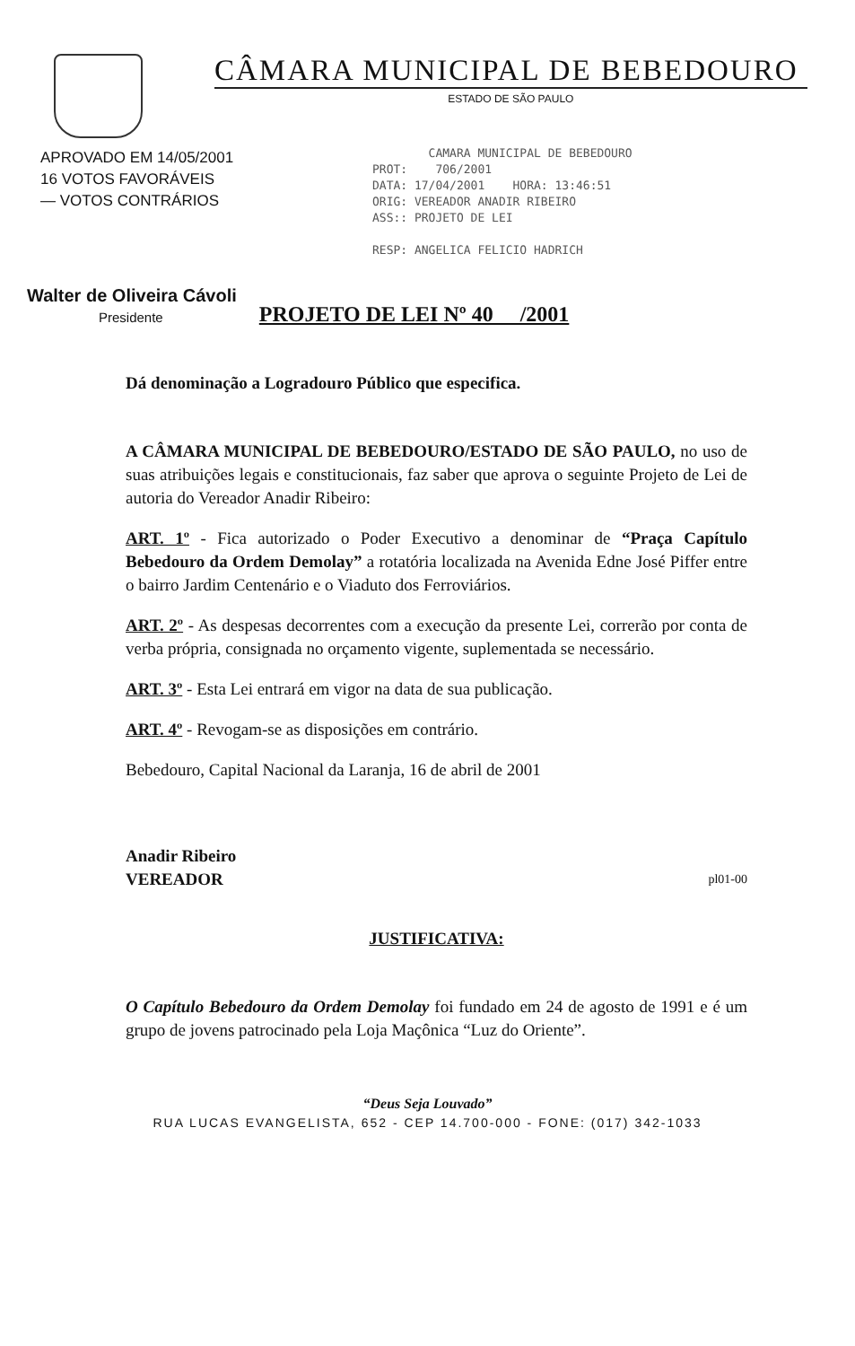CÂMARA MUNICIPAL DE BEBEDOURO
ESTADO DE SÃO PAULO
APROVADO EM 14/05/2001
16 VOTOS FAVORÁVEIS
— VOTOS CONTRÁRIOS
CAMARA MUNICIPAL DE BEBEDOURO
PROT: 706/2001
DATA: 17/04/2001 HORA: 13:46:51
ORIG: VEREADOR ANADIR RIBEIRO
ASS:: PROJETO DE LEI
RESP: ANGELICA FELICIO HADRICH
Walter de Oliveira Cávoli
Presidente
PROJETO DE LEI Nº 40 /2001
Dá denominação a Logradouro Público que especifica.
A CÂMARA MUNICIPAL DE BEBEDOURO/ESTADO DE SÃO PAULO, no uso de suas atribuições legais e constitucionais, faz saber que aprova o seguinte Projeto de Lei de autoria do Vereador Anadir Ribeiro:
ART. 1º - Fica autorizado o Poder Executivo a denominar de “Praça Capítulo Bebedouro da Ordem Demolay” a rotatória localizada na Avenida Edne José Piffer entre o bairro Jardim Centenário e o Viaduto dos Ferroviários.
ART. 2º - As despesas decorrentes com a execução da presente Lei, correrão por conta de verba própria, consignada no orçamento vigente, suplementada se necessário.
ART. 3º - Esta Lei entrará em vigor na data de sua publicação.
ART. 4º - Revogam-se as disposições em contrário.
Bebedouro, Capital Nacional da Laranja, 16 de abril de 2001
Anadir Ribeiro
VEREADOR pl01-00
JUSTIFICATIVA:
O Capítulo Bebedouro da Ordem Demolay foi fundado em 24 de agosto de 1991 e é um grupo de jovens patrocinado pela Loja Maçônica “Luz do Oriente”.
“Deus Seja Louvado”
RUA LUCAS EVANGELISTA, 652 - CEP 14.700-000 - FONE: (017) 342-1033